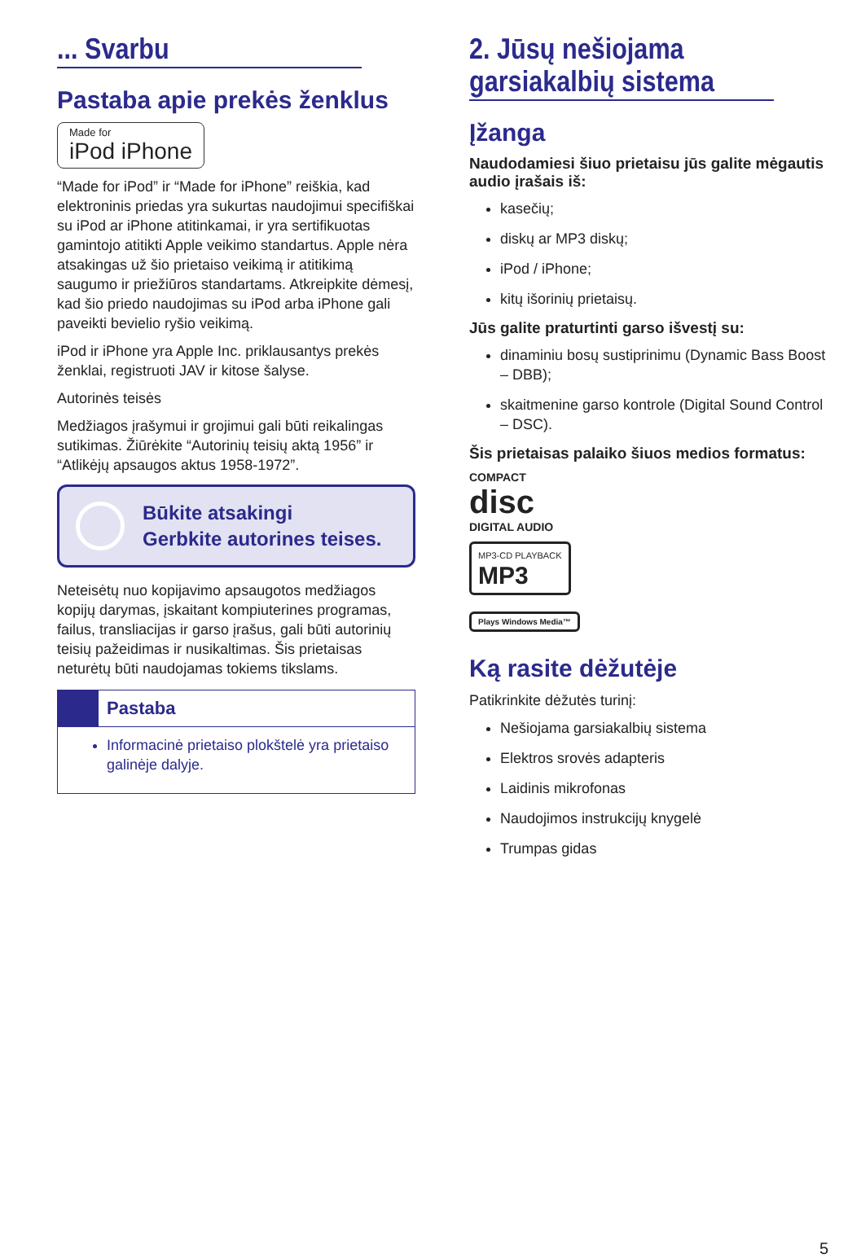... Svarbu
Pastaba apie prekės ženklus
Made for
iPod iPhone
“Made for iPod” ir “Made for iPhone” reiškia, kad elektroninis priedas yra sukurtas naudojimui specifiškai su iPod ar iPhone atitinkamai, ir yra sertifikuotas gamintojo atitikti Apple veikimo standartus. Apple nėra atsakingas už šio prietaiso veikimą ir atitikimą saugumo ir priežiūros standartams. Atkreipkite dėmesį, kad šio priedo naudojimas su iPod arba iPhone gali paveikti bevielio ryšio veikimą.
iPod ir iPhone yra Apple Inc. priklausantys prekės ženklai, registruoti JAV ir kitose šalyse.
Autorinės teisės
Medžiagos įrašymui ir grojimui gali būti reikalingas sutikimas. Žiūrėkite “Autorinių teisių aktą 1956” ir “Atlikėjų apsaugos aktus 1958-1972”.
Būkite atsakingi
Gerbkite autorines teises.
Neteisėtų nuo kopijavimo apsaugotos medžiagos kopijų darymas, įskaitant kompiuterines programas, failus, transliacijas ir garso įrašus, gali būti autorinių teisių pažeidimas ir nusikaltimas. Šis prietaisas neturėtų būti naudojamas tokiems tikslams.
Pastaba
Informacinė prietaiso plokštelė yra prietaiso galinėje dalyje.
2. Jūsų nešiojama garsiakalbių sistema
Įžanga
Naudodamiesi šiuo prietaisu jūs galite mėgautis audio įrašais iš:
kasečių;
diskų ar MP3 diskų;
iPod / iPhone;
kitų išorinių prietaisų.
Jūs galite praturtinti garso išvestį su:
dinaminiu bosų sustiprinimu (Dynamic Bass Boost – DBB);
skaitmenine garso kontrole (Digital Sound Control – DSC).
Šis prietaisas palaiko šiuos medios formatus:
COMPACT
disc
DIGITAL AUDIO
MP3-CD PLAYBACK
MP3
Plays Windows Media™
Ką rasite dėžutėje
Patikrinkite dėžutės turinį:
Nešiojama garsiakalbių sistema
Elektros srovės adapteris
Laidinis mikrofonas
Naudojimos instrukcijų knygelė
Trumpas gidas
5